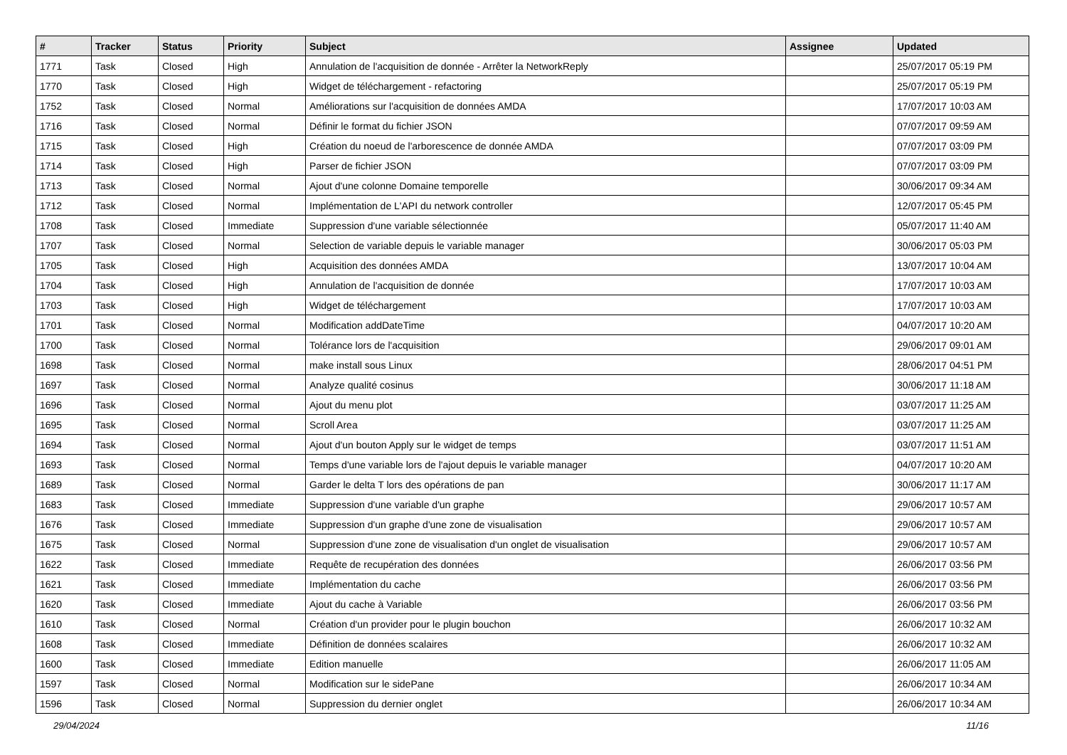| # | Tracker | Status | Priority | Subject | Assignee | Updated |
| --- | --- | --- | --- | --- | --- | --- |
| 1771 | Task | Closed | High | Annulation de l'acquisition de donnée - Arrêter la NetworkReply | | 25/07/2017 05:19 PM |
| 1770 | Task | Closed | High | Widget de téléchargement - refactoring | | 25/07/2017 05:19 PM |
| 1752 | Task | Closed | Normal | Améliorations sur l'acquisition de données AMDA | | 17/07/2017 10:03 AM |
| 1716 | Task | Closed | Normal | Définir le format du fichier JSON | | 07/07/2017 09:59 AM |
| 1715 | Task | Closed | High | Création du noeud de l'arborescence de donnée AMDA | | 07/07/2017 03:09 PM |
| 1714 | Task | Closed | High | Parser de fichier JSON | | 07/07/2017 03:09 PM |
| 1713 | Task | Closed | Normal | Ajout d'une colonne Domaine temporelle | | 30/06/2017 09:34 AM |
| 1712 | Task | Closed | Normal | Implémentation de L'API du network controller | | 12/07/2017 05:45 PM |
| 1708 | Task | Closed | Immediate | Suppression d'une variable sélectionnée | | 05/07/2017 11:40 AM |
| 1707 | Task | Closed | Normal | Selection de variable depuis le variable manager | | 30/06/2017 05:03 PM |
| 1705 | Task | Closed | High | Acquisition des données AMDA | | 13/07/2017 10:04 AM |
| 1704 | Task | Closed | High | Annulation de l'acquisition de donnée | | 17/07/2017 10:03 AM |
| 1703 | Task | Closed | High | Widget de téléchargement | | 17/07/2017 10:03 AM |
| 1701 | Task | Closed | Normal | Modification addDateTime | | 04/07/2017 10:20 AM |
| 1700 | Task | Closed | Normal | Tolérance lors de l'acquisition | | 29/06/2017 09:01 AM |
| 1698 | Task | Closed | Normal | make install sous Linux | | 28/06/2017 04:51 PM |
| 1697 | Task | Closed | Normal | Analyze qualité cosinus | | 30/06/2017 11:18 AM |
| 1696 | Task | Closed | Normal | Ajout du menu plot | | 03/07/2017 11:25 AM |
| 1695 | Task | Closed | Normal | Scroll Area | | 03/07/2017 11:25 AM |
| 1694 | Task | Closed | Normal | Ajout d'un bouton Apply sur le widget de temps | | 03/07/2017 11:51 AM |
| 1693 | Task | Closed | Normal | Temps d'une variable lors de l'ajout depuis le variable manager | | 04/07/2017 10:20 AM |
| 1689 | Task | Closed | Normal | Garder le delta T lors des opérations de pan | | 30/06/2017 11:17 AM |
| 1683 | Task | Closed | Immediate | Suppression d'une variable d'un graphe | | 29/06/2017 10:57 AM |
| 1676 | Task | Closed | Immediate | Suppression d'un graphe d'une zone de visualisation | | 29/06/2017 10:57 AM |
| 1675 | Task | Closed | Normal | Suppression d'une zone de visualisation d'un onglet de visualisation | | 29/06/2017 10:57 AM |
| 1622 | Task | Closed | Immediate | Requête de recupération des données | | 26/06/2017 03:56 PM |
| 1621 | Task | Closed | Immediate | Implémentation du cache | | 26/06/2017 03:56 PM |
| 1620 | Task | Closed | Immediate | Ajout du cache à Variable | | 26/06/2017 03:56 PM |
| 1610 | Task | Closed | Normal | Création d'un provider pour le plugin bouchon | | 26/06/2017 10:32 AM |
| 1608 | Task | Closed | Immediate | Définition de données scalaires | | 26/06/2017 10:32 AM |
| 1600 | Task | Closed | Immediate | Edition manuelle | | 26/06/2017 11:05 AM |
| 1597 | Task | Closed | Normal | Modification sur le sidePane | | 26/06/2017 10:34 AM |
| 1596 | Task | Closed | Normal | Suppression du dernier onglet | | 26/06/2017 10:34 AM |
29/04/2024 11/16